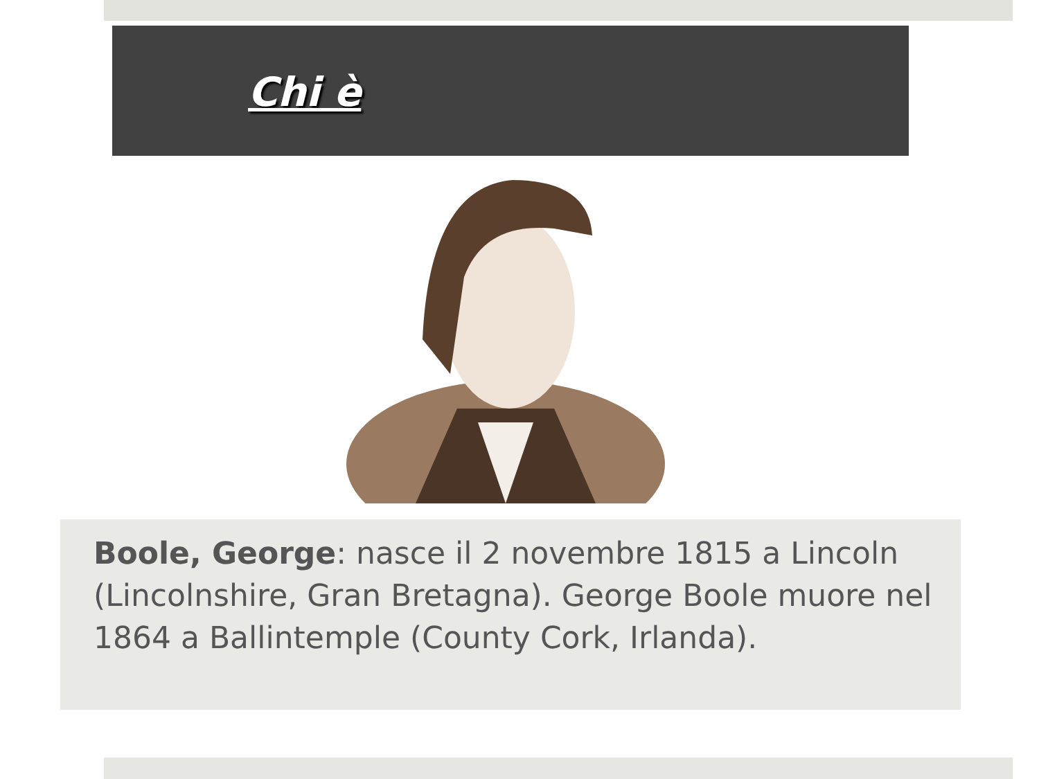Chi è
Boole, George: nasce il 2 novembre 1815 a Lincoln (Lincolnshire, Gran Bretagna). George Boole muore nel 1864 a Ballintemple (County Cork, Irlanda).